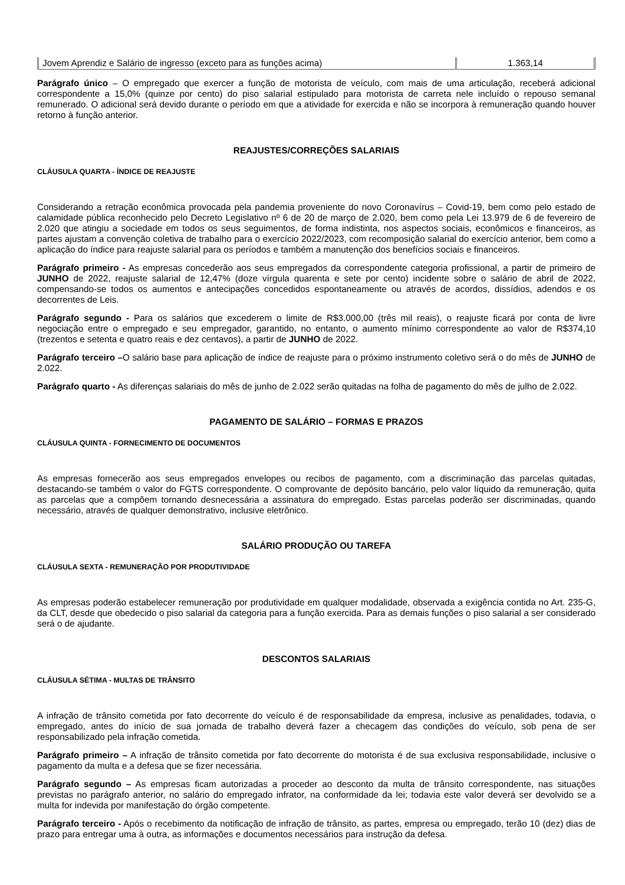| Jovem Aprendiz e Salário de ingresso (exceto para as funções acima) | 1.363,14 |
Parágrafo único – O empregado que exercer a função de motorista de veículo, com mais de uma articulação, receberá adicional correspondente a 15,0% (quinze por cento) do piso salarial estipulado para motorista de carreta nele incluído o repouso semanal remunerado. O adicional será devido durante o período em que a atividade for exercida e não se incorpora à remuneração quando houver retorno à função anterior.
REAJUSTES/CORREÇÕES SALARIAIS
CLÁUSULA QUARTA - ÍNDICE DE REAJUSTE
Considerando a retração econômica provocada pela pandemia proveniente do novo Coronavírus – Covid-19, bem como pelo estado de calamidade pública reconhecido pelo Decreto Legislativo nº 6 de 20 de março de 2.020, bem como pela Lei 13.979 de 6 de fevereiro de 2.020 que atingiu a sociedade em todos os seus seguimentos, de forma indistinta, nos aspectos sociais, econômicos e financeiros, as partes ajustam a convenção coletiva de trabalho para o exercício 2022/2023, com recomposição salarial do exercício anterior, bem como a aplicação do índice para reajuste salarial para os períodos e também a manutenção dos benefícios sociais e financeiros.
Parágrafo primeiro - As empresas concederão aos seus empregados da correspondente categoria profissional, a partir de primeiro de JUNHO de 2022, reajuste salarial de 12,47% (doze vírgula quarenta e sete por cento) incidente sobre o salário de abril de 2022, compensando-se todos os aumentos e antecipações concedidos espontaneamente ou através de acordos, dissídios, adendos e os decorrentes de Leis.
Parágrafo segundo - Para os salários que excederem o limite de R$3.000,00 (três mil reais), o reajuste ficará por conta de livre negociação entre o empregado e seu empregador, garantido, no entanto, o aumento mínimo correspondente ao valor de R$374,10 (trezentos e setenta e quatro reais e dez centavos), a partir de JUNHO de 2022.
Parágrafo terceiro –O salário base para aplicação de índice de reajuste para o próximo instrumento coletivo será o do mês de JUNHO de 2.022.
Parágrafo quarto - As diferenças salariais do mês de junho de 2.022 serão quitadas na folha de pagamento do mês de julho de 2.022.
PAGAMENTO DE SALÁRIO – FORMAS E PRAZOS
CLÁUSULA QUINTA - FORNECIMENTO DE DOCUMENTOS
As empresas fornecerão aos seus empregados envelopes ou recibos de pagamento, com a discriminação das parcelas quitadas, destacando-se também o valor do FGTS correspondente. O comprovante de depósito bancário, pelo valor líquido da remuneração, quita as parcelas que a compõem tornando desnecessária a assinatura do empregado. Estas parcelas poderão ser discriminadas, quando necessário, através de qualquer demonstrativo, inclusive eletrônico.
SALÁRIO PRODUÇÃO OU TAREFA
CLÁUSULA SEXTA - REMUNERAÇÃO POR PRODUTIVIDADE
As empresas poderão estabelecer remuneração por produtividade em qualquer modalidade, observada a exigência contida no Art. 235-G, da CLT, desde que obedecido o piso salarial da categoria para a função exercida. Para as demais funções o piso salarial a ser considerado será o de ajudante.
DESCONTOS SALARIAIS
CLÁUSULA SÉTIMA - MULTAS DE TRÂNSITO
A infração de trânsito cometida por fato decorrente do veículo é de responsabilidade da empresa, inclusive as penalidades, todavia, o empregado, antes do início de sua jornada de trabalho deverá fazer a checagem das condições do veículo, sob pena de ser responsabilizado pela infração cometida.
Parágrafo primeiro – A infração de trânsito cometida por fato decorrente do motorista é de sua exclusiva responsabilidade, inclusive o pagamento da multa e a defesa que se fizer necessária.
Parágrafo segundo – As empresas ficam autorizadas a proceder ao desconto da multa de trânsito correspondente, nas situações previstas no parágrafo anterior, no salário do empregado infrator, na conformidade da lei; todavia este valor deverá ser devolvido se a multa for indevida por manifestação do órgão competente.
Parágrafo terceiro - Após o recebimento da notificação de infração de trânsito, as partes, empresa ou empregado, terão 10 (dez) dias de prazo para entregar uma à outra, as informações e documentos necessários para instrução da defesa.